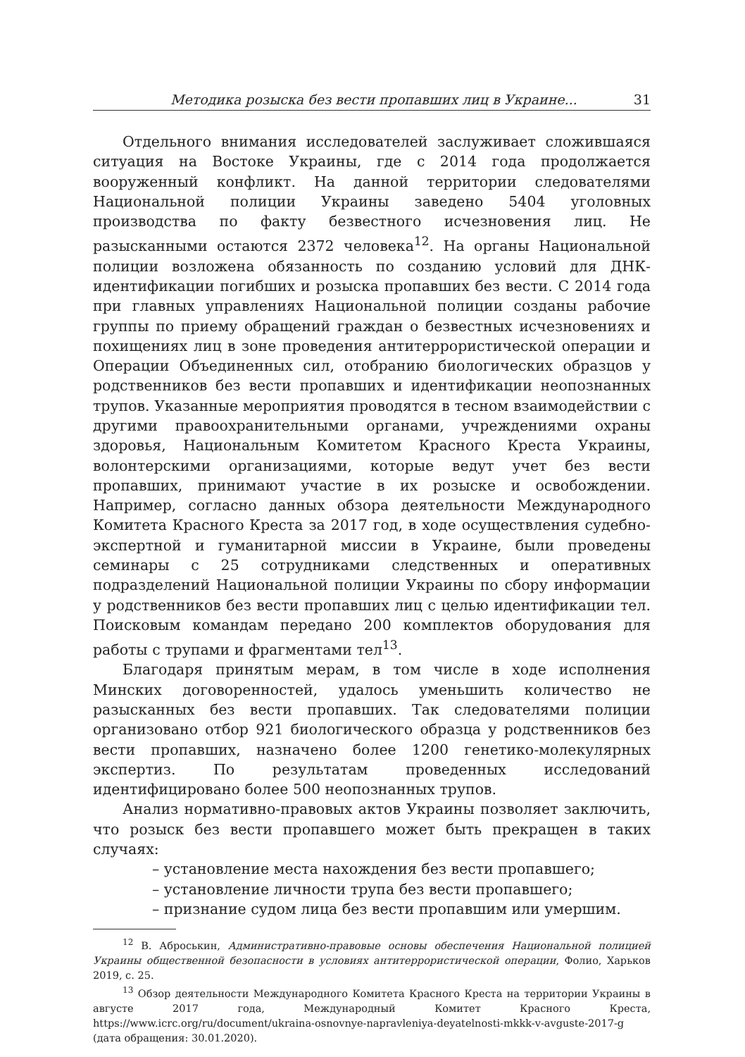Методика розыска без вести пропавших лиц в Украине... 31
Отдельного внимания исследователей заслуживает сложившаяся ситуация на Востоке Украины, где с 2014 года продолжается вооруженный конфликт. На данной территории следователями Национальной полиции Украины заведено 5404 уголовных производства по факту безвестного исчезновения лиц. Не разысканными остаются 2372 человека<sup>12</sup>. На органы Национальной полиции возложена обязанность по созданию условий для ДНК-идентификации погибших и розыска пропавших без вести. С 2014 года при главных управлениях Национальной полиции созданы рабочие группы по приему обращений граждан о безвестных исчезновениях и похищениях лиц в зоне проведения антитеррористической операции и Операции Объединенных сил, отобранию биологических образцов у родственников без вести пропавших и идентификации неопознанных трупов. Указанные мероприятия проводятся в тесном взаимодействии с другими правоохранительными органами, учреждениями охраны здоровья, Национальным Комитетом Красного Креста Украины, волонтерскими организациями, которые ведут учет без вести пропавших, принимают участие в их розыске и освобождении. Например, согласно данных обзора деятельности Международного Комитета Красного Креста за 2017 год, в ходе осуществления судебно-экспертной и гуманитарной миссии в Украине, были проведены семинары с 25 сотрудниками следственных и оперативных подразделений Национальной полиции Украины по сбору информации у родственников без вести пропавших лиц с целью идентификации тел. Поисковым командам передано 200 комплектов оборудования для работы с трупами и фрагментами тел<sup>13</sup>.
Благодаря принятым мерам, в том числе в ходе исполнения Минских договоренностей, удалось уменьшить количество не разысканных без вести пропавших. Так следователями полиции организовано отбор 921 биологического образца у родственников без вести пропавших, назначено более 1200 генетико-молекулярных экспертиз. По результатам проведенных исследований идентифицировано более 500 неопознанных трупов.
Анализ нормативно-правовых актов Украины позволяет заключить, что розыск без вести пропавшего может быть прекращен в таких случаях:
– установление места нахождения без вести пропавшего;
– установление личности трупа без вести пропавшего;
– признание судом лица без вести пропавшим или умершим.
<sup>12</sup> В. Аброськин, Административно-правовые основы обеспечения Национальной полицией Украины общественной безопасности в условиях антитеррористической операции, Фолио, Харьков 2019, с. 25.
<sup>13</sup> Обзор деятельности Международного Комитета Красного Креста на территории Украины в августе 2017 года, Международный Комитет Красного Креста, https://www.icrc.org/ru/document/ukraina-osnovnye-napravleniya-deyatelnosti-mkkk-v-avguste-2017-g (дата обращения: 30.01.2020).